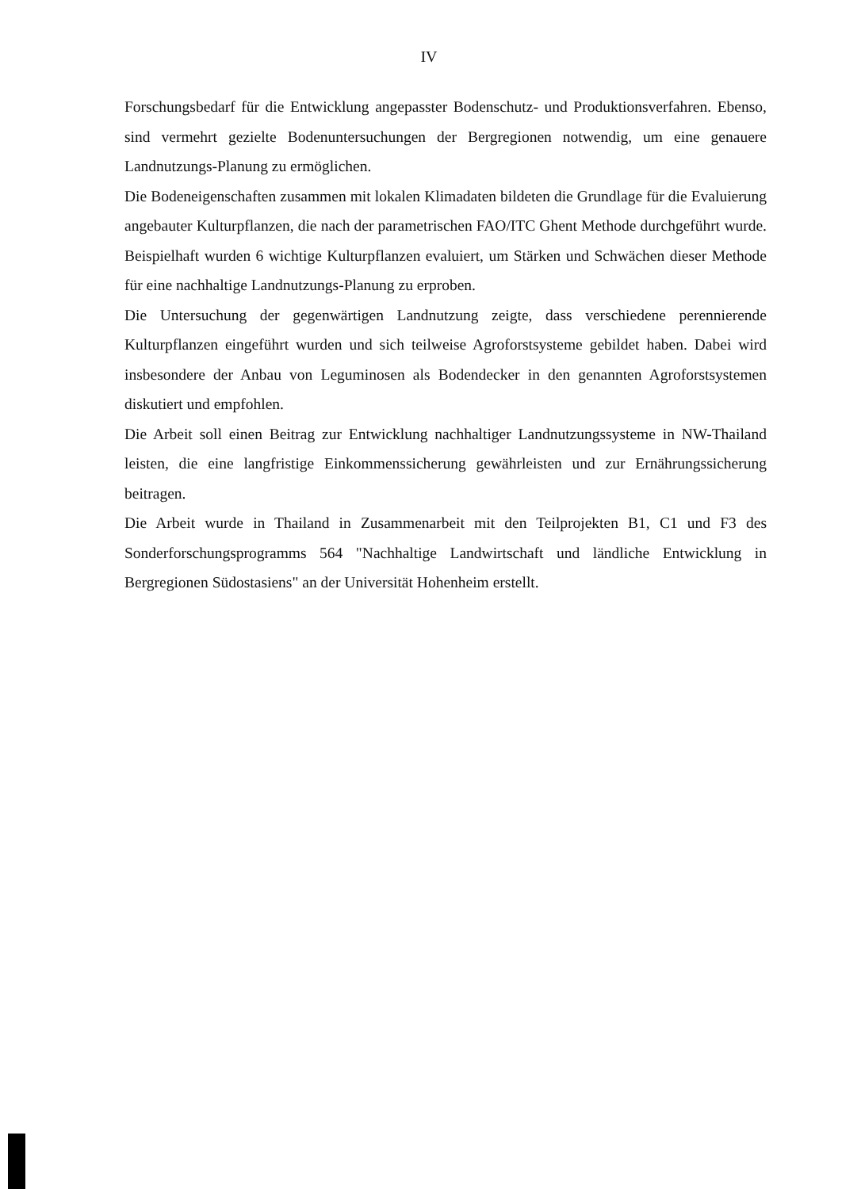IV
Forschungsbedarf für die Entwicklung angepasster Bodenschutz- und Produktionsverfahren. Ebenso, sind vermehrt gezielte Bodenuntersuchungen der Bergregionen notwendig, um eine genauere Landnutzungs-Planung zu ermöglichen.
Die Bodeneigenschaften zusammen mit lokalen Klimadaten bildeten die Grundlage für die Evaluierung angebauter Kulturpflanzen, die nach der parametrischen FAO/ITC Ghent Methode durchgeführt wurde. Beispielhaft wurden 6 wichtige Kulturpflanzen evaluiert, um Stärken und Schwächen dieser Methode für eine nachhaltige Landnutzungs-Planung zu erproben.
Die Untersuchung der gegenwärtigen Landnutzung zeigte, dass verschiedene perennierende Kulturpflanzen eingeführt wurden und sich teilweise Agroforstsysteme gebildet haben. Dabei wird insbesondere der Anbau von Leguminosen als Bodendecker in den genannten Agroforstsystemen diskutiert und empfohlen.
Die Arbeit soll einen Beitrag zur Entwicklung nachhaltiger Landnutzungssysteme in NW-Thailand leisten, die eine langfristige Einkommenssicherung gewährleisten und zur Ernährungssicherung beitragen.
Die Arbeit wurde in Thailand in Zusammenarbeit mit den Teilprojekten B1, C1 und F3 des Sonderforschungsprogramms 564 "Nachhaltige Landwirtschaft und ländliche Entwicklung in Bergregionen Südostasiens" an der Universität Hohenheim erstellt.